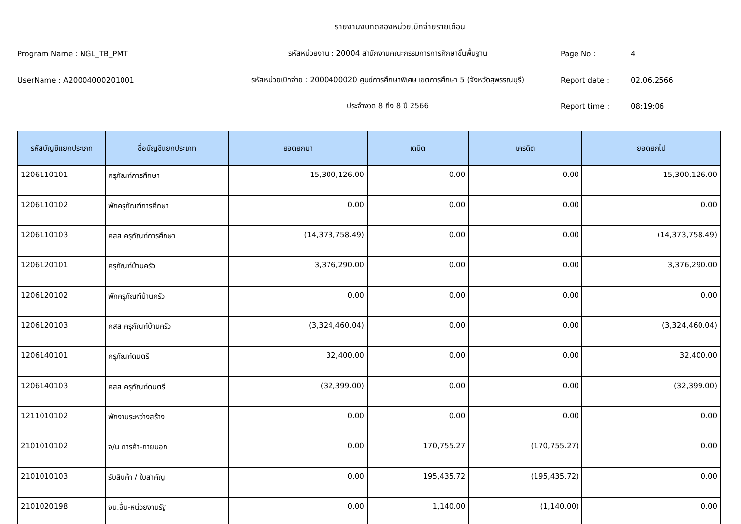รายงานงบทดลองหน่วยเบิกจ่ายรายเดือน
Program Name : NGL_TB_PMT รหัสหน่วยงาน : 20004 สำนักงานคณะกรรมการการศึกษาขั้นพื้นฐาน Page No : 4
UserName : A20004000201001
รหัสหน่วยเบิกจ่าย : 2000400020 ศูนย์การศึกษาพิเศษ เขตการศึกษา 5 (จังหวัดสุพรรณบุรี)
Report date : 02.06.2566
ประจำงวด 8 ถึง 8 ปี 2566 Report time : 08:19:06
| รหัสบัญชีแยกประเภท | ชื่อบัญชีแยกประเภท | ยอดยกมา | เดบิต | เครดิต | ยอดยกไป |
| --- | --- | --- | --- | --- | --- |
| 1206110101 | ครุภัณฑ์การศึกษา | 15,300,126.00 | 0.00 | 0.00 | 15,300,126.00 |
| 1206110102 | พักครุภัณฑ์การศึกษา | 0.00 | 0.00 | 0.00 | 0.00 |
| 1206110103 | คสส ครุภัณฑ์การศึกษา | (14,373,758.49) | 0.00 | 0.00 | (14,373,758.49) |
| 1206120101 | ครุภัณฑ์บ้านครัว | 3,376,290.00 | 0.00 | 0.00 | 3,376,290.00 |
| 1206120102 | พักครุภัณฑ์บ้านครัว | 0.00 | 0.00 | 0.00 | 0.00 |
| 1206120103 | คสส ครุภัณฑ์บ้านครัว | (3,324,460.04) | 0.00 | 0.00 | (3,324,460.04) |
| 1206140101 | ครุภัณฑ์ดนตรี | 32,400.00 | 0.00 | 0.00 | 32,400.00 |
| 1206140103 | คสส ครุภัณฑ์ดนตรี | (32,399.00) | 0.00 | 0.00 | (32,399.00) |
| 1211010102 | พักงานระหว่างสร้าง | 0.00 | 0.00 | 0.00 | 0.00 |
| 2101010102 | จ/น การค้า-ภายนอก | 0.00 | 170,755.27 | (170,755.27) | 0.00 |
| 2101010103 | รับสินค้า / ใบสำคัญ | 0.00 | 195,435.72 | (195,435.72) | 0.00 |
| 2101020198 | จน.อื่น-หน่วยงานรัฐ | 0.00 | 1,140.00 | (1,140.00) | 0.00 |